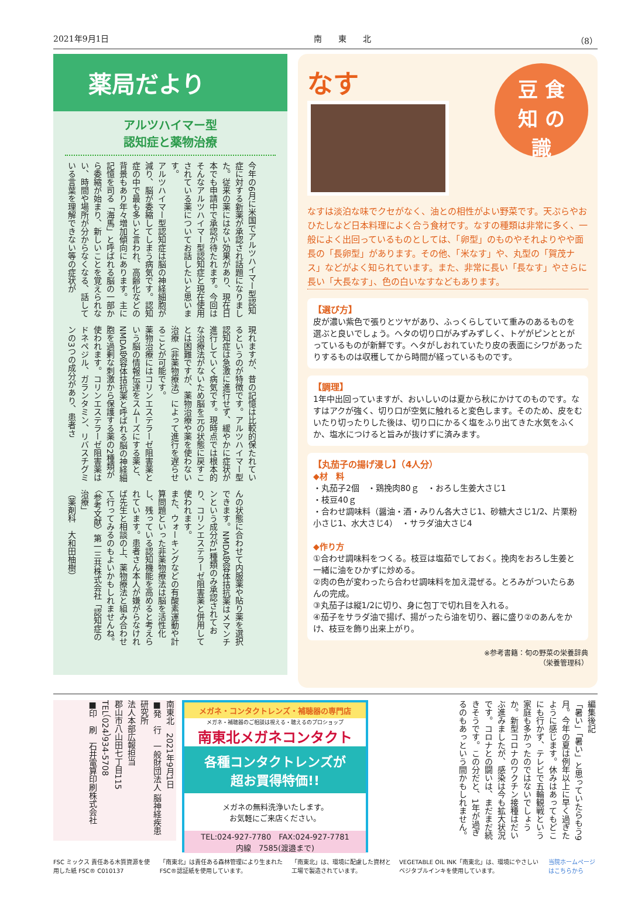2021年9月1日 南　　東　　北 （8）
薬局だより
アルツハイマー型
認知症と薬物治療
今年の6月に米国でアルツハイマー型認知症に対する新薬が承認され話題になりました。従来の薬にはない効果があり、現在日本でも申請中で承認が待たれます。今回はそんなアルツハイマー型認知症と現在使用されている薬についてお話したいと思います。
アルツハイマー型認知症は脳の神経細胞が減り、脳が委縮してしまう病気です。認知症の中で最も多いと言われ、高齢化などの背景もあり年々増加傾向にあります。主に記憶を司る「海馬」と呼ばれる脳の一部から委縮が始まり、新しいことを覚えられない、時間や場所が分からなくなる、話している言葉を理解できない等の症状が
現れますが、昔の記憶は比較的保たれているというのが特徴です。アルツハイマー型認知症は急激に進行せず、緩やかに症状が進行していく病気です。現時点では根本的な治療法がないため脳を元の状態に戻すことは困難ですが、薬物治療や薬を使わない治療（非薬物療法）によって進行を遅らせることが可能です。
薬物治療にはコリンエステラーゼ阻害薬という脳の情報伝達をスムーズにする薬と、NMDA受容体拮抗薬と呼ばれる脳の神経細胞を過剰な刺激から保護する薬の2種類が使われます。コリンエステラーゼ阻害薬はドネペジル、ガランタミン、リバスチグミンの3つの成分があり、患者さ
んの状態に合わせて内服薬や貼り薬を選択できます。NMDA受容体拮抗薬はメマンチンという成分が1種類のみ承認されており、コリンエステラーゼ阻害薬と併用して使われます。
また、ウォーキングなどの有酸素運動や計算問題といった非薬物療法は脳を活性化し、残っている認知機能を高めると考えられています。患者さん本人が嫌がらなければ先生と相談の上、薬物療法と組み合わせて行ってみるのもよいかもしれませんね。
〈参考文献〉第一三共株式会社「認知症の治療」
（薬剤科　大和田柚樹）
なす
豆 食
知 の
識
なすは淡泊な味でクセがなく、油との相性がよい野菜です。天ぷらやおひたしなど日本料理によく合う食材です。なすの種類は非常に多く、一般によく出回っているものとしては、「卵型」のものやそれよりやや面長の「長卵型」があります。その他、「米なす」や、丸型の「賀茂ナス」などがよく知られています。また、非常に長い「長なす」やさらに長い「大長なす」、色の白いなすなどもあります。
【選び方】
皮が濃い紫色で張りとツヤがあり、ふっくらしていて重みのあるものを選ぶと良いでしょう。ヘタの切り口がみずみずしく、トゲがピンととがっているものが新鮮です。ヘタがしおれていたり皮の表面にシワがあったりするものは収穫してから時間が経っているものです。
【調理】
1年中出回っていますが、おいしいのは夏から秋にかけてのものです。なすはアクが強く、切り口が空気に触れると変色します。そのため、皮をむいたり切ったりした後は、切り口にかるく塩をふり出てきた水気をふくか、塩水につけると旨みが抜けずに済みます。
【丸茄子の揚げ浸し】（4人分）
◆材　料
・丸茄子2個　・鶏挽肉80ｇ　・おろし生姜大さじ1
・枝豆40ｇ
・合わせ調味料（醤油・酒・みりん各大さじ1、砂糖大さじ1/2、片栗粉小さじ1、水大さじ4）　・サラダ油大さじ4
◆作り方
①合わせ調味料をつくる。枝豆は塩茹でしておく。挽肉をおろし生姜と一緒に油をひかずに炒める。
②肉の色が変わったら合わせ調味料を加え混ぜる。とろみがついたらあんの完成。
③丸茄子は縦1/2に切り、身に包丁で切れ目を入れる。
④茄子をサラダ油で揚げ、揚がったら油を切り、器に盛り②のあんをかけ、枝豆を飾り出来上がり。
※参考書籍：旬の野菜の栄養辞典
（栄養管理科）
南東北　2021年9月1日
■発　行　一般財団法人 脳神経疾患研究所
法人本部広報担当
郡山市八山田七丁目115
TEL（024）934-5708
■印　刷　石井電算印刷株式会社
メガネ・コンタクトレンズ・補聴器の専門店
メガネ・補聴器のご相談は視える・聴えるのプロショップ
南東北メガネコンタクト
各種コンタクトレンズが
超お買得特価!!
メガネの無料洗浄いたします。
お気軽にご来店ください。
TEL:024-927-7780　FAX:024-927-7781
内線　7585(渡邉まで)
編集後記
「暑い」「暑い」と思っていたらもう9月。今年の夏は例年以上に早く過ぎたように感じます。休みはあってもどこにも行かず、テレビで五輪観戦という家庭も多かったのではないでしょうか。新型コロナのワクチン接種はだいぶ進みましたが、感染は今も拡大状況です。コロナとの闘いは、まだまだ続きそうです。この分だと、1年が過ぎるのもあっという間かもしれません。
FSC ミックス 責任ある木質資源を使用した紙 FSC® C010137 「南東北」は責任ある森林管理により生まれたFSC®認証紙を使用しています。 「南東北」は、環境に配慮した資材と工場で製造されています。 VEGETABLE OIL INK「南東北」は、環境にやさしいベジタブルインキを使用しています。 当院ホームページはこちらから